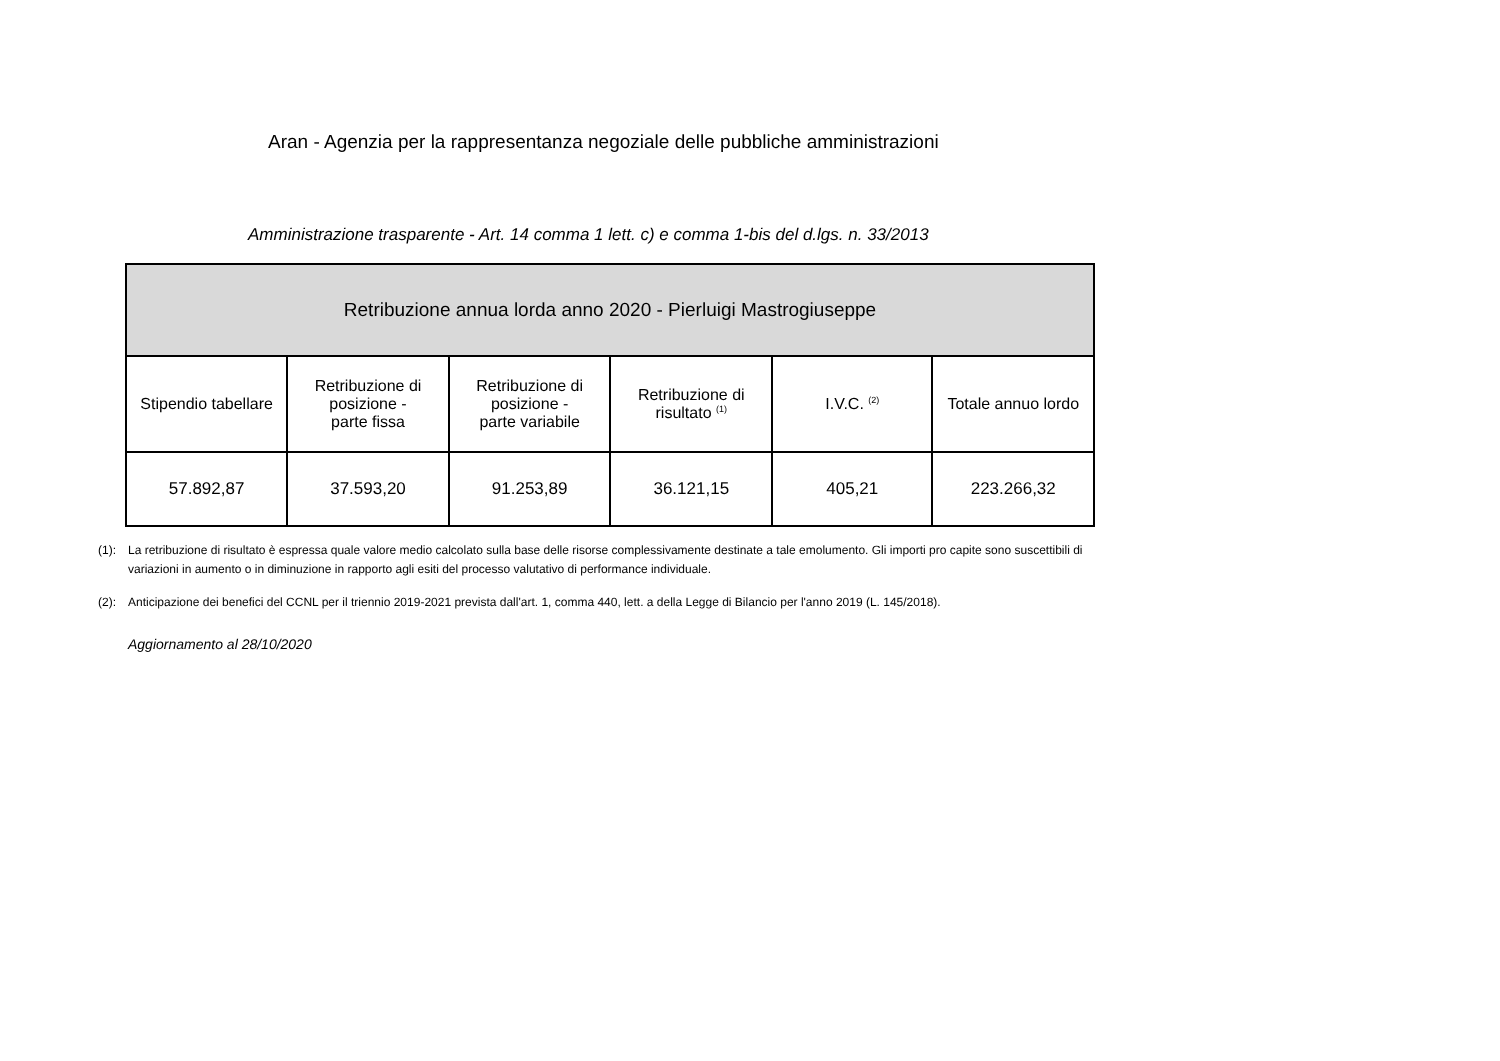Aran - Agenzia per la rappresentanza negoziale delle pubbliche amministrazioni
Amministrazione trasparente - Art. 14 comma 1 lett. c) e comma 1-bis del d.lgs. n. 33/2013
| Retribuzione annua lorda anno 2020 - Pierluigi Mastrogiuseppe | | | | | |
| --- | --- | --- | --- | --- | --- |
| Stipendio tabellare | Retribuzione di posizione - parte fissa | Retribuzione di posizione - parte variabile | Retribuzione di risultato <sup>(1)</sup> | I.V.C. <sup>(2)</sup> | Totale annuo lordo |
| 57.892,87 | 37.593,20 | 91.253,89 | 36.121,15 | 405,21 | 223.266,32 |
(1): La retribuzione di risultato è espressa quale valore medio calcolato sulla base delle risorse complessivamente destinate a tale emolumento. Gli importi pro capite sono suscettibili di variazioni in aumento o in diminuzione in rapporto agli esiti del processo valutativo di performance individuale.
(2): Anticipazione dei benefici del CCNL per il triennio 2019-2021 prevista dall'art. 1, comma 440, lett. a della Legge di Bilancio per l'anno 2019 (L. 145/2018).
Aggiornamento al 28/10/2020